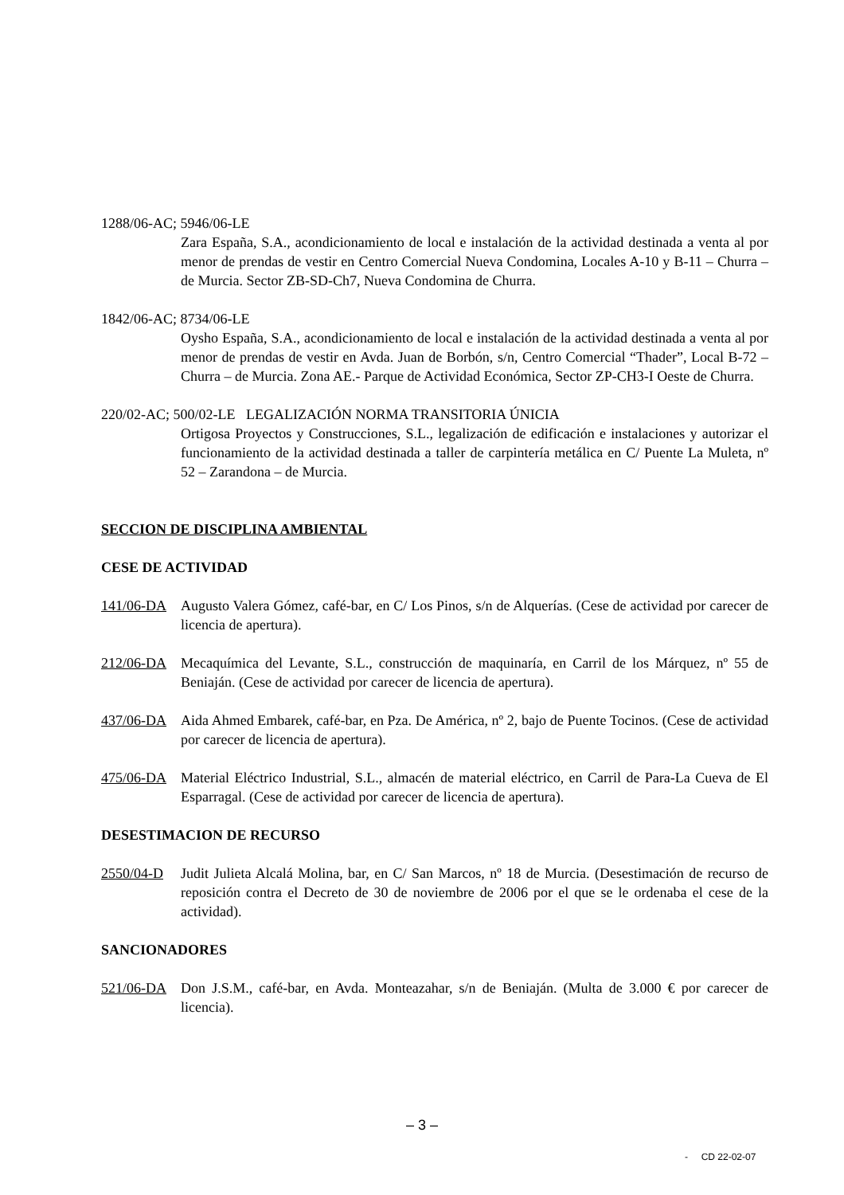1288/06-AC; 5946/06-LE
Zara España, S.A., acondicionamiento de local e instalación de la actividad destinada a venta al por menor de prendas de vestir en Centro Comercial Nueva Condomina, Locales A-10 y B-11 – Churra – de Murcia. Sector ZB-SD-Ch7, Nueva Condomina de Churra.
1842/06-AC; 8734/06-LE
Oysho España, S.A., acondicionamiento de local e instalación de la actividad destinada a venta al por menor de prendas de vestir en Avda. Juan de Borbón, s/n, Centro Comercial “Thader”, Local B-72 – Churra – de Murcia. Zona AE.- Parque de Actividad Económica, Sector ZP-CH3-I Oeste de Churra.
220/02-AC; 500/02-LE LEGALIZACIÓN NORMA TRANSITORIA ÚNICIA
Ortigosa Proyectos y Construcciones, S.L., legalización de edificación e instalaciones y autorizar el funcionamiento de la actividad destinada a taller de carpintería metálica en C/ Puente La Muleta, nº 52 – Zarandona – de Murcia.
SECCION DE DISCIPLINA AMBIENTAL
CESE DE ACTIVIDAD
141/06-DA Augusto Valera Gómez, café-bar, en C/ Los Pinos, s/n de Alquerías. (Cese de actividad por carecer de licencia de apertura).
212/06-DA Mecaquímica del Levante, S.L., construcción de maquinaría, en Carril de los Márquez, nº 55 de Beniaján. (Cese de actividad por carecer de licencia de apertura).
437/06-DA Aida Ahmed Embarek, café-bar, en Pza. De América, nº 2, bajo de Puente Tocinos. (Cese de actividad por carecer de licencia de apertura).
475/06-DA Material Eléctrico Industrial, S.L., almacén de material eléctrico, en Carril de Para-La Cueva de El Esparragal. (Cese de actividad por carecer de licencia de apertura).
DESESTIMACION DE RECURSO
2550/04-D Judit Julieta Alcalá Molina, bar, en C/ San Marcos, nº 18 de Murcia. (Desestimación de recurso de reposición contra el Decreto de 30 de noviembre de 2006 por el que se le ordenaba el cese de la actividad).
SANCIONADORES
521/06-DA Don J.S.M., café-bar, en Avda. Monteazahar, s/n de Beniaján. (Multa de 3.000 € por carecer de licencia).
– 3 –
- CD 22-02-07